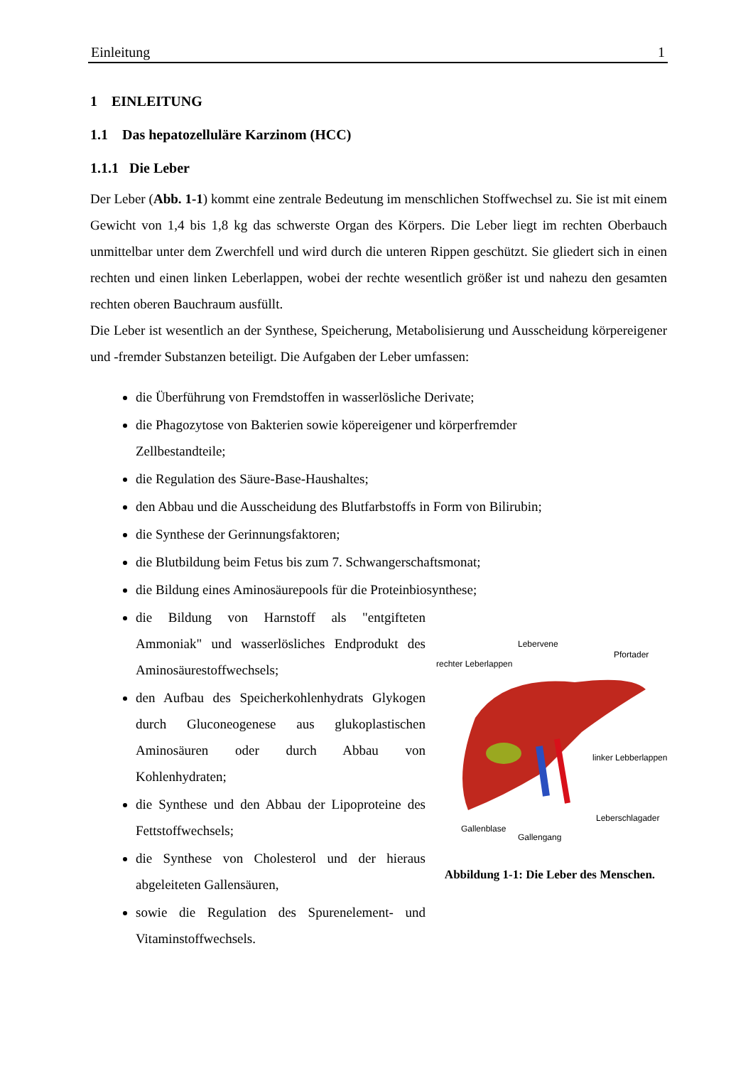Einleitung 1
1 EINLEITUNG
1.1 Das hepatozelluläre Karzinom (HCC)
1.1.1 Die Leber
Der Leber (Abb. 1-1) kommt eine zentrale Bedeutung im menschlichen Stoffwechsel zu. Sie ist mit einem Gewicht von 1,4 bis 1,8 kg das schwerste Organ des Körpers. Die Leber liegt im rechten Oberbauch unmittelbar unter dem Zwerchfell und wird durch die unteren Rippen geschützt. Sie gliedert sich in einen rechten und einen linken Leberlappen, wobei der rechte wesentlich größer ist und nahezu den gesamten rechten oberen Bauchraum ausfüllt.
Die Leber ist wesentlich an der Synthese, Speicherung, Metabolisierung und Ausscheidung körpereigener und -fremder Substanzen beteiligt. Die Aufgaben der Leber umfassen:
die Überführung von Fremdstoffen in wasserlösliche Derivate;
die Phagozytose von Bakterien sowie köpereigener und körperfremder
Zellbestandteile;
die Regulation des Säure-Base-Haushaltes;
den Abbau und die Ausscheidung des Blutfarbstoffs in Form von Bilirubin;
die Synthese der Gerinnungsfaktoren;
die Blutbildung beim Fetus bis zum 7. Schwangerschaftsmonat;
die Bildung eines Aminosäurepools für die Proteinbiosynthese;
die Bildung von Harnstoff als "entgifteten Ammoniak" und wasserlösliches Endprodukt des Aminosäurestoffwechsels;
den Aufbau des Speicherkohlenhydrats Glykogen durch Gluconeogenese aus glukoplastischen Aminosäuren oder durch Abbau von Kohlenhydraten;
die Synthese und den Abbau der Lipoproteine des Fettstoffwechsels;
die Synthese von Cholesterol und der hieraus abgeleiteten Gallensäuren,
sowie die Regulation des Spurenelement- und Vitaminstoffwechsels.
Lebervene
Pfortader
rechter Leberlappen
linker Lebberlappen
Leberschlagader
Gallenblase
Gallengang
Abbildung 1-1: Die Leber des Menschen.